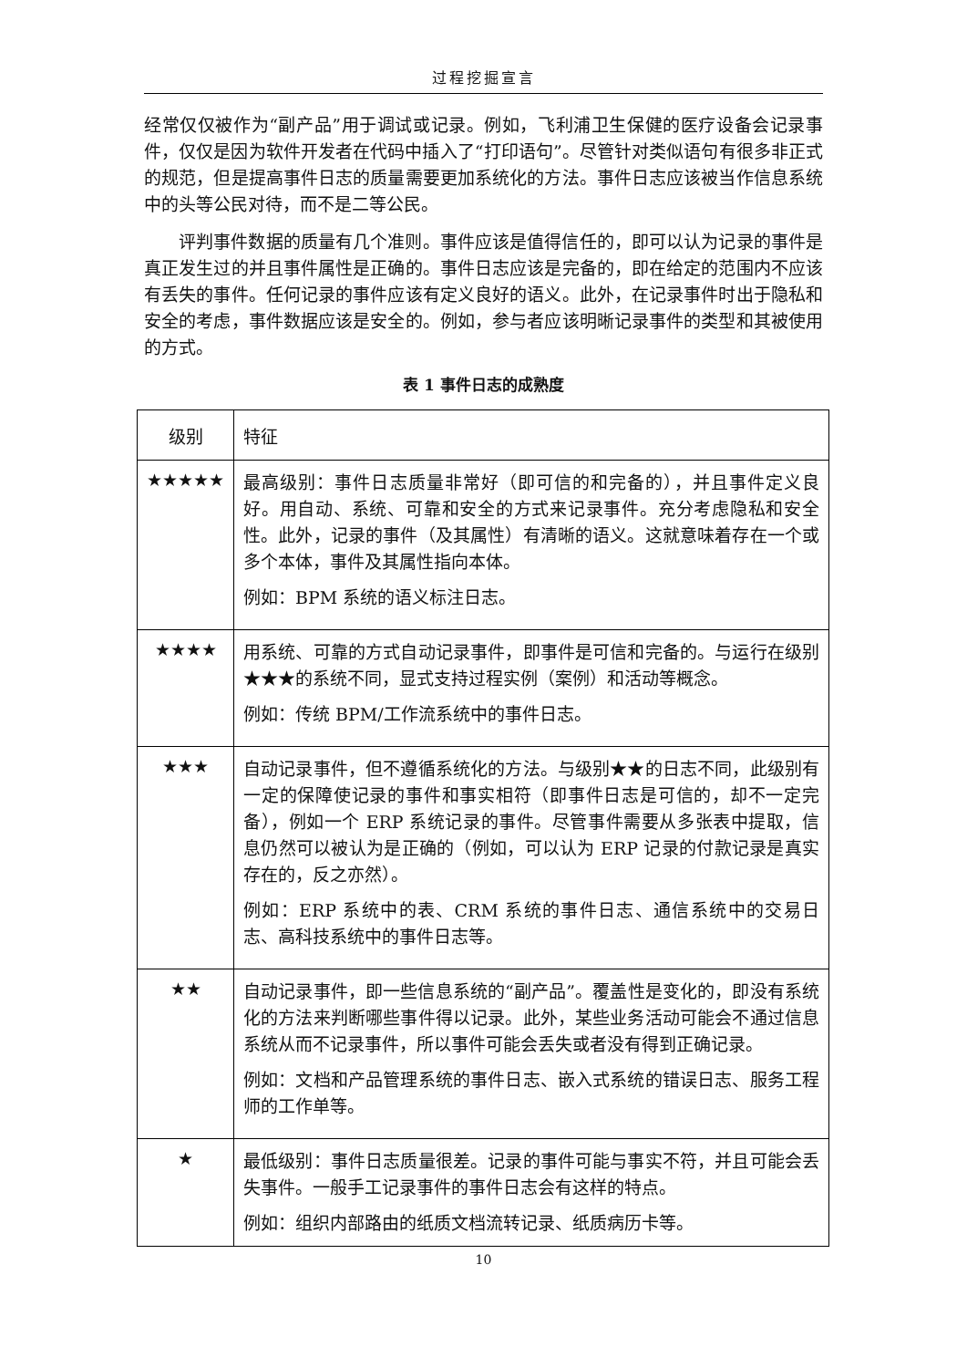过程挖掘宣言
经常仅仅被作为“副产品”用于调试或记录。例如，飞利浦卫生保健的医疗设备会记录事件，仅仅是因为软件开发者在代码中插入了“打印语句”。尽管针对类似语句有很多非正式的规范，但是提高事件日志的质量需要更加系统化的方法。事件日志应该被当作信息系统中的头等公民对待，而不是二等公民。
评判事件数据的质量有几个准则。事件应该是值得信任的，即可以认为记录的事件是真正发生过的并且事件属性是正确的。事件日志应该是完备的，即在给定的范围内不应该有丢失的事件。任何记录的事件应该有定义良好的语义。此外，在记录事件时出于隐私和安全的考虑，事件数据应该是安全的。例如，参与者应该明晰记录事件的类型和其被使用的方式。
表 1 事件日志的成熟度
| 级别 | 特征 |
| --- | --- |
| ★★★★★ | 最高级别：事件日志质量非常好（即可信的和完备的），并且事件定义良好。用自动、系统、可靠和安全的方式来记录事件。充分考虑隐私和安全性。此外，记录的事件（及其属性）有清晰的语义。这就意味着存在一个或多个本体，事件及其属性指向本体。 例如：BPM 系统的语义标注日志。 |
| ★★★★ | 用系统、可靠的方式自动记录事件，即事件是可信和完备的。与运行在级别★★★的系统不同，显式支持过程实例（案例）和活动等概念。 例如：传统 BPM/工作流系统中的事件日志。 |
| ★★★ | 自动记录事件，但不遵循系统化的方法。与级别★★的日志不同，此级别有一定的保障使记录的事件和事实相符（即事件日志是可信的，却不一定完备），例如一个 ERP 系统记录的事件。尽管事件需要从多张表中提取，信息仍然可以被认为是正确的（例如，可以认为 ERP 记录的付款记录是真实存在的，反之亦然）。 例如：ERP 系统中的表、CRM 系统的事件日志、通信系统中的交易日志、高科技系统中的事件日志等。 |
| ★★ | 自动记录事件，即一些信息系统的“副产品”。覆盖性是变化的，即没有系统化的方法来判断哪些事件得以记录。此外，某些业务活动可能会不通过信息系统从而不记录事件，所以事件可能会丢失或者没有得到正确记录。 例如：文档和产品管理系统的事件日志、嵌入式系统的错误日志、服务工程师的工作单等。 |
| ★ | 最低级别：事件日志质量很差。记录的事件可能与事实不符，并且可能会丢失事件。一般手工记录事件的事件日志会有这样的特点。 例如：组织内部路由的纸质文档流转记录、纸质病历卡等。 |
10